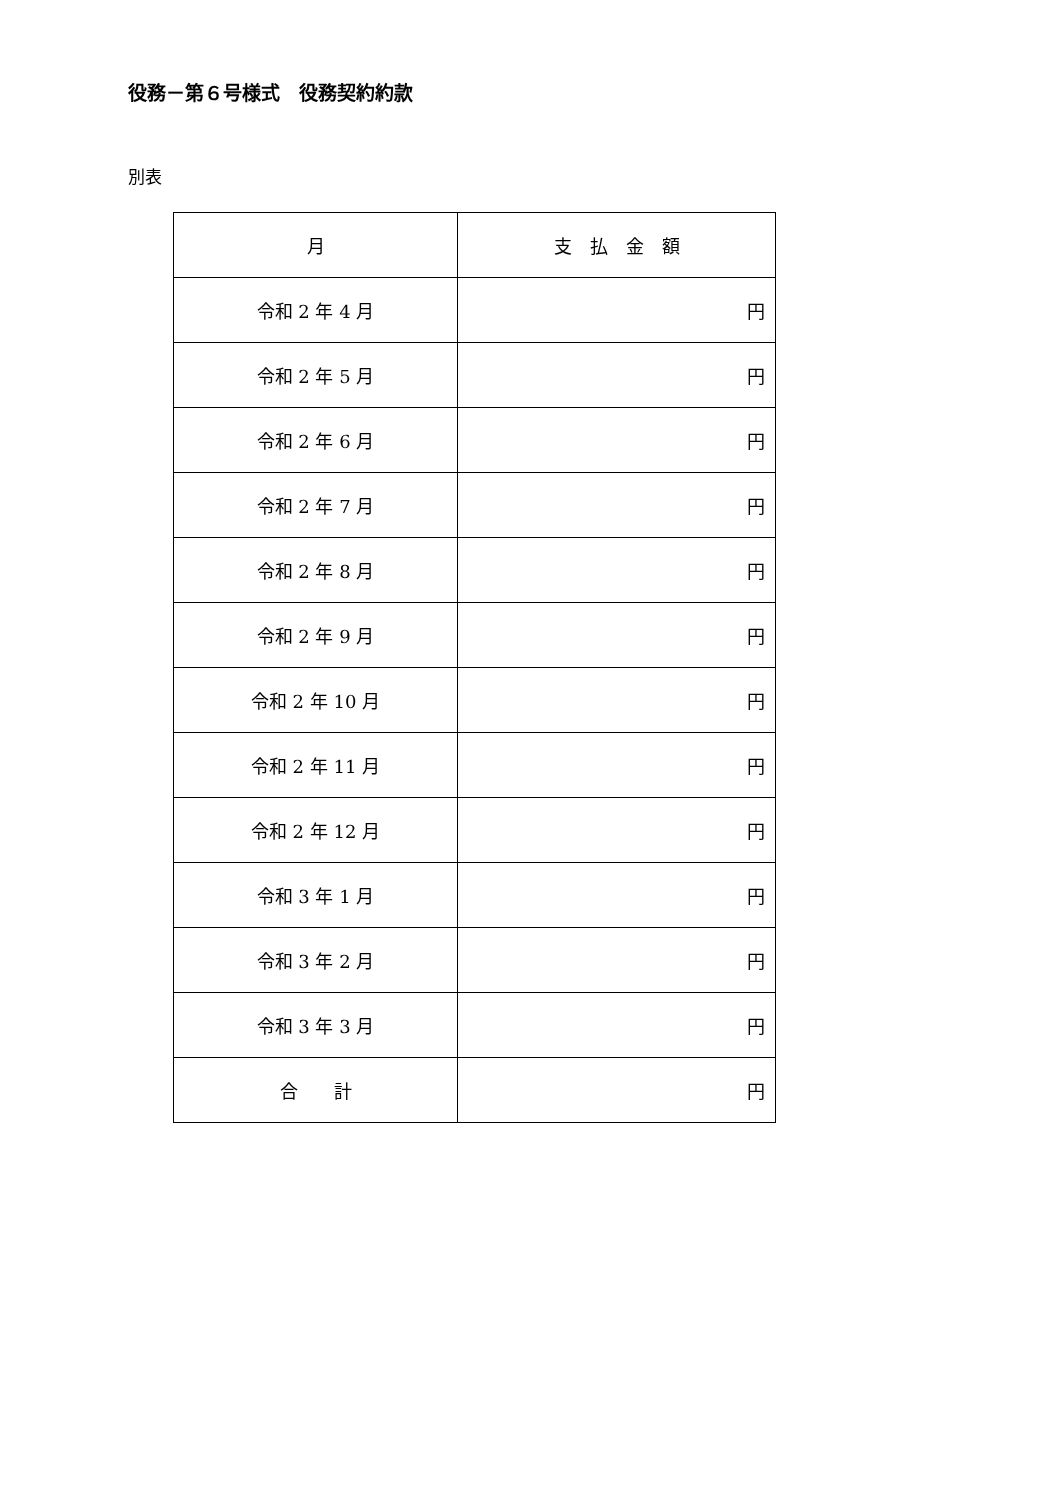役務－第６号様式　役務契約約款
別表
| 月 | 支 払 金 額 |
| --- | --- |
| 令和 2 年 4 月 | 円 |
| 令和 2 年 5 月 | 円 |
| 令和 2 年 6 月 | 円 |
| 令和 2 年 7 月 | 円 |
| 令和 2 年 8 月 | 円 |
| 令和 2 年 9 月 | 円 |
| 令和 2 年 10 月 | 円 |
| 令和 2 年 11 月 | 円 |
| 令和 2 年 12 月 | 円 |
| 令和 3 年 1 月 | 円 |
| 令和 3 年 2 月 | 円 |
| 令和 3 年 3 月 | 円 |
| 合 計 | 円 |